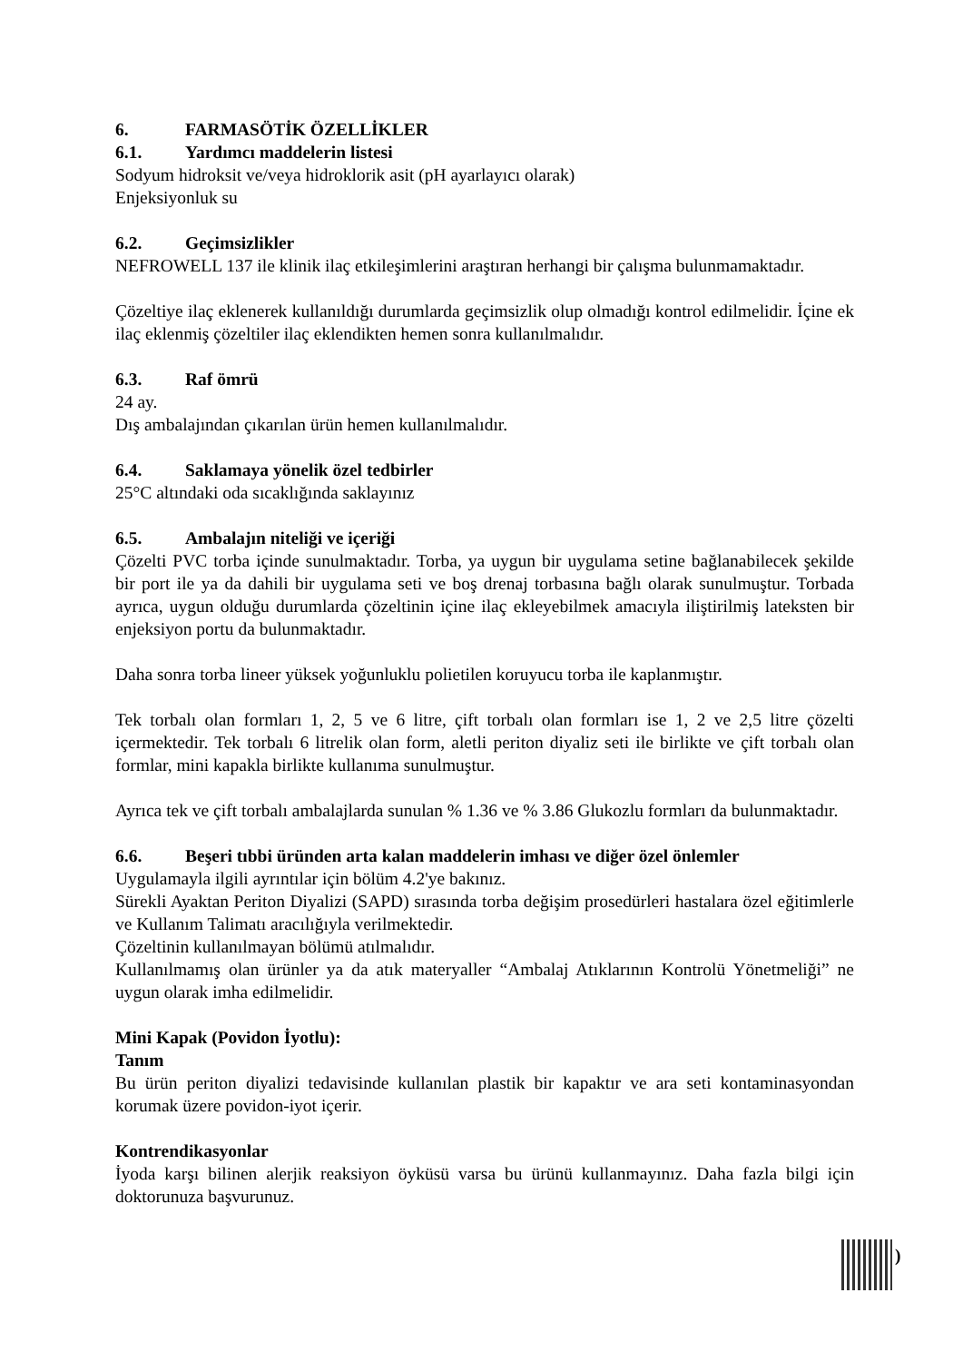6. FARMASÖTİK ÖZELLİKLER
6.1. Yardımcı maddelerin listesi
Sodyum hidroksit ve/veya hidroklorik asit (pH ayarlayıcı olarak)
Enjeksiyonluk su
6.2. Geçimsizlikler
NEFROWELL 137 ile klinik ilaç etkileşimlerini araştıran herhangi bir çalışma bulunmamaktadır.
Çözeltiye ilaç eklenerek kullanıldığı durumlarda geçimsizlik olup olmadığı kontrol edilmelidir. İçine ek ilaç eklenmiş çözeltiler ilaç eklendikten hemen sonra kullanılmalıdır.
6.3. Raf ömrü
24 ay.
Dış ambalajından çıkarılan ürün hemen kullanılmalıdır.
6.4. Saklamaya yönelik özel tedbirler
25°C altındaki oda sıcaklığında saklayınız
6.5. Ambalajın niteliği ve içeriği
Çözelti PVC torba içinde sunulmaktadır. Torba, ya uygun bir uygulama setine bağlanabilecek şekilde bir port ile ya da dahili bir uygulama seti ve boş drenaj torbasına bağlı olarak sunulmuştur. Torbada ayrıca, uygun olduğu durumlarda çözeltinin içine ilaç ekleyebilmek amacıyla iliştirilmiş lateksten bir enjeksiyon portu da bulunmaktadır.
Daha sonra torba lineer yüksek yoğunluklu polietilen koruyucu torba ile kaplanmıştır.
Tek torbalı olan formları 1, 2, 5 ve 6 litre, çift torbalı olan formları ise 1, 2 ve 2,5 litre çözelti içermektedir. Tek torbalı 6 litrelik olan form, aletli periton diyaliz seti ile birlikte ve çift torbalı olan formlar, mini kapakla birlikte kullanıma sunulmuştur.
Ayrıca tek ve çift torbalı ambalajlarda sunulan % 1.36 ve % 3.86 Glukozlu formları da bulunmaktadır.
6.6. Beşeri tıbbi üründen arta kalan maddelerin imhası ve diğer özel önlemler
Uygulamayla ilgili ayrıntılar için bölüm 4.2'ye bakınız.
Sürekli Ayaktan Periton Diyalizi (SAPD) sırasında torba değişim prosedürleri hastalara özel eğitimlerle ve Kullanım Talimatı aracılığıyla verilmektedir.
Çözeltinin kullanılmayan bölümü atılmalıdır.
Kullanılmamış olan ürünler ya da atık materyaller “Ambalaj Atıklarının Kontrolü Yönetmeliği” ne uygun olarak imha edilmelidir.
Mini Kapak (Povidon İyotlu):
Tanım
Bu ürün periton diyalizi tedavisinde kullanılan plastik bir kapaktır ve ara seti kontaminasyondan korumak üzere povidon-iyot içerir.
Kontrendikasyonlar
İyoda karşı bilinen alerjik reaksiyon öyküsü varsa bu ürünü kullanmayınız. Daha fazla bilgi için doktorunuza başvurunuz.
)